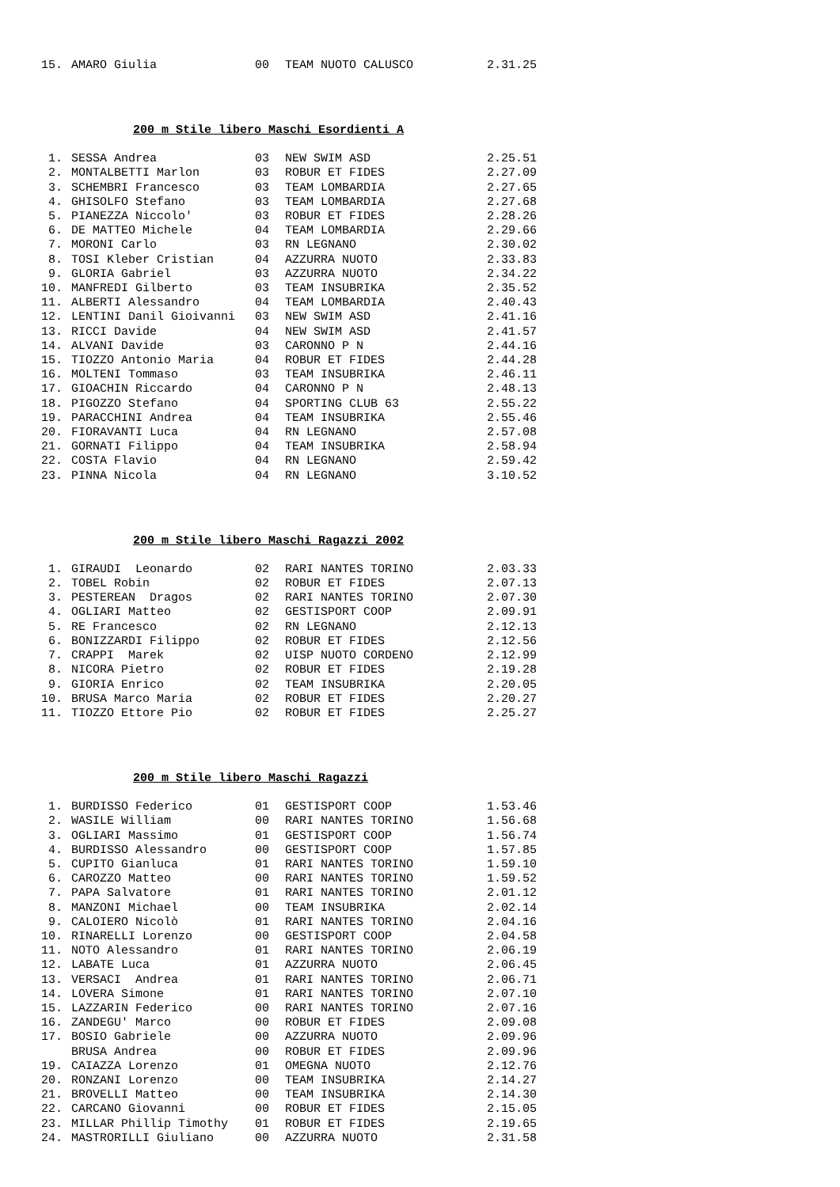| 15. | AMARO Giulia | 00 | TEAM NUOTO CALUSCO | 2.31.25 |
200 m Stile libero Maschi Esordienti A
| 1. | SESSA Andrea | 03 | NEW SWIM ASD | 2.25.51 |
| 2. | MONTALBETTI Marlon | 03 | ROBUR ET FIDES | 2.27.09 |
| 3. | SCHEMBRI Francesco | 03 | TEAM LOMBARDIA | 2.27.65 |
| 4. | GHISOLFO Stefano | 03 | TEAM LOMBARDIA | 2.27.68 |
| 5. | PIANEZZA Niccolo' | 03 | ROBUR ET FIDES | 2.28.26 |
| 6. | DE MATTEO Michele | 04 | TEAM LOMBARDIA | 2.29.66 |
| 7. | MORONI Carlo | 03 | RN LEGNANO | 2.30.02 |
| 8. | TOSI Kleber Cristian | 04 | AZZURRA NUOTO | 2.33.83 |
| 9. | GLORIA Gabriel | 03 | AZZURRA NUOTO | 2.34.22 |
| 10. | MANFREDI Gilberto | 03 | TEAM INSUBRIKA | 2.35.52 |
| 11. | ALBERTI Alessandro | 04 | TEAM LOMBARDIA | 2.40.43 |
| 12. | LENTINI Danil Gioivanni | 03 | NEW SWIM ASD | 2.41.16 |
| 13. | RICCI Davide | 04 | NEW SWIM ASD | 2.41.57 |
| 14. | ALVANI Davide | 03 | CARONNO P N | 2.44.16 |
| 15. | TIOZZO Antonio Maria | 04 | ROBUR ET FIDES | 2.44.28 |
| 16. | MOLTENI Tommaso | 03 | TEAM INSUBRIKA | 2.46.11 |
| 17. | GIOACHIN Riccardo | 04 | CARONNO P N | 2.48.13 |
| 18. | PIGOZZO Stefano | 04 | SPORTING CLUB 63 | 2.55.22 |
| 19. | PARACCHINI Andrea | 04 | TEAM INSUBRIKA | 2.55.46 |
| 20. | FIORAVANTI Luca | 04 | RN LEGNANO | 2.57.08 |
| 21. | GORNATI Filippo | 04 | TEAM INSUBRIKA | 2.58.94 |
| 22. | COSTA Flavio | 04 | RN LEGNANO | 2.59.42 |
| 23. | PINNA Nicola | 04 | RN LEGNANO | 3.10.52 |
200 m Stile libero Maschi Ragazzi 2002
| 1. | GIRAUDI Leonardo | 02 | RARI NANTES TORINO | 2.03.33 |
| 2. | TOBEL Robin | 02 | ROBUR ET FIDES | 2.07.13 |
| 3. | PESTEREAN Dragos | 02 | RARI NANTES TORINO | 2.07.30 |
| 4. | OGLIARI Matteo | 02 | GESTISPORT COOP | 2.09.91 |
| 5. | RE Francesco | 02 | RN LEGNANO | 2.12.13 |
| 6. | BONIZZARDI Filippo | 02 | ROBUR ET FIDES | 2.12.56 |
| 7. | CRAPPI Marek | 02 | UISP NUOTO CORDENO | 2.12.99 |
| 8. | NICORA Pietro | 02 | ROBUR ET FIDES | 2.19.28 |
| 9. | GIORIA Enrico | 02 | TEAM INSUBRIKA | 2.20.05 |
| 10. | BRUSA Marco Maria | 02 | ROBUR ET FIDES | 2.20.27 |
| 11. | TIOZZO Ettore Pio | 02 | ROBUR ET FIDES | 2.25.27 |
200 m Stile libero Maschi Ragazzi
| 1. | BURDISSO Federico | 01 | GESTISPORT COOP | 1.53.46 |
| 2. | WASILE William | 00 | RARI NANTES TORINO | 1.56.68 |
| 3. | OGLIARI Massimo | 01 | GESTISPORT COOP | 1.56.74 |
| 4. | BURDISSO Alessandro | 00 | GESTISPORT COOP | 1.57.85 |
| 5. | CUPITO Gianluca | 01 | RARI NANTES TORINO | 1.59.10 |
| 6. | CAROZZO Matteo | 00 | RARI NANTES TORINO | 1.59.52 |
| 7. | PAPA Salvatore | 01 | RARI NANTES TORINO | 2.01.12 |
| 8. | MANZONI Michael | 00 | TEAM INSUBRIKA | 2.02.14 |
| 9. | CALOIERO Nicolò | 01 | RARI NANTES TORINO | 2.04.16 |
| 10. | RINARELLI Lorenzo | 00 | GESTISPORT COOP | 2.04.58 |
| 11. | NOTO Alessandro | 01 | RARI NANTES TORINO | 2.06.19 |
| 12. | LABATE Luca | 01 | AZZURRA NUOTO | 2.06.45 |
| 13. | VERSACI Andrea | 01 | RARI NANTES TORINO | 2.06.71 |
| 14. | LOVERA Simone | 01 | RARI NANTES TORINO | 2.07.10 |
| 15. | LAZZARIN Federico | 00 | RARI NANTES TORINO | 2.07.16 |
| 16. | ZANDEGU' Marco | 00 | ROBUR ET FIDES | 2.09.08 |
| 17. | BOSIO Gabriele | 00 | AZZURRA NUOTO | 2.09.96 |
| | BRUSA Andrea | 00 | ROBUR ET FIDES | 2.09.96 |
| 19. | CAIAZZA Lorenzo | 01 | OMEGNA NUOTO | 2.12.76 |
| 20. | RONZANI Lorenzo | 00 | TEAM INSUBRIKA | 2.14.27 |
| 21. | BROVELLI Matteo | 00 | TEAM INSUBRIKA | 2.14.30 |
| 22. | CARCANO Giovanni | 00 | ROBUR ET FIDES | 2.15.05 |
| 23. | MILLAR Phillip Timothy | 01 | ROBUR ET FIDES | 2.19.65 |
| 24. | MASTRORILLI Giuliano | 00 | AZZURRA NUOTO | 2.31.58 |